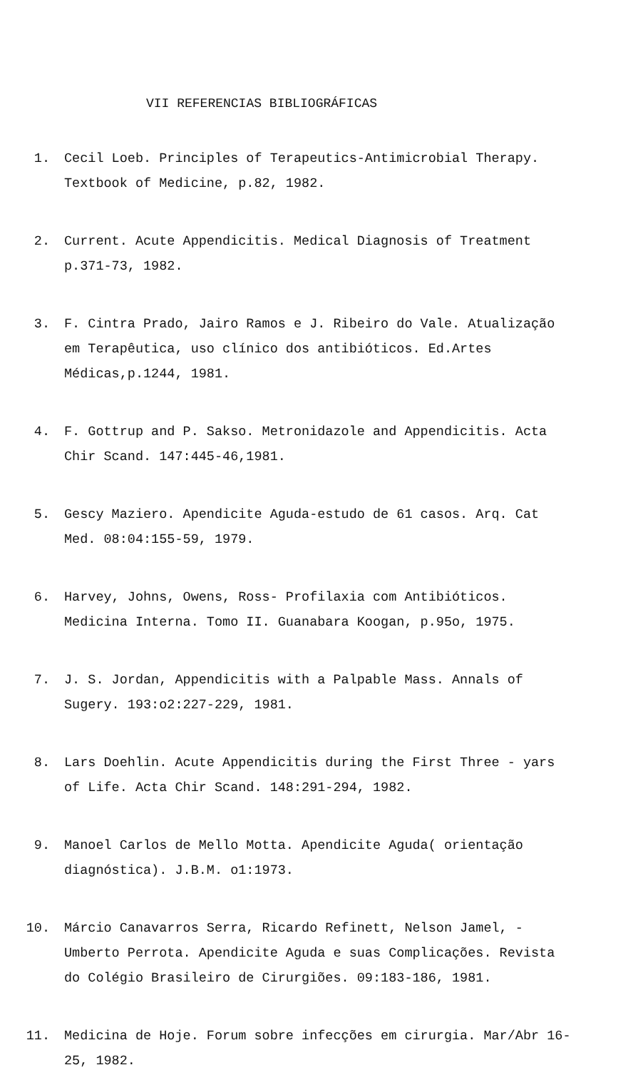VII REFERENCIAS BIBLIOGRÁFICAS
1. Cecil Loeb. Principles of Terapeutics-Antimicrobial Therapy. Textbook of Medicine, p.82, 1982.
2. Current. Acute Appendicitis. Medical Diagnosis of Treatment p.371-73, 1982.
3. F. Cintra Prado, Jairo Ramos e J. Ribeiro do Vale. Atualização em Terapêutica, uso clínico dos antibióticos. Ed.Artes Médicas,p.1244, 1981.
4. F. Gottrup and P. Sakso. Metronidazole and Appendicitis. Acta Chir Scand. 147:445-46,1981.
5. Gescy Maziero. Apendicite Aguda-estudo de 61 casos. Arq. Cat Med. 08:04:155-59, 1979.
6. Harvey, Johns, Owens, Ross- Profilaxia com Antibióticos. Medicina Interna. Tomo II. Guanabara Koogan, p.95o, 1975.
7. J. S. Jordan, Appendicitis with a Palpable Mass. Annals of Sugery. 193:o2:227-229, 1981.
8. Lars Doehlin. Acute Appendicitis during the First Three - yars of Life. Acta Chir Scand. 148:291-294, 1982.
9. Manoel Carlos de Mello Motta. Apendicite Aguda( orientação diagnóstica). J.B.M. o1:1973.
10. Márcio Canavarros Serra, Ricardo Refinett, Nelson Jamel, - Umberto Perrota. Apendicite Aguda e suas Complicações. Revista do Colégio Brasileiro de Cirurgiões. 09:183-186, 1981.
11. Medicina de Hoje. Forum sobre infecções em cirurgia. Mar/Abr 16-25, 1982.